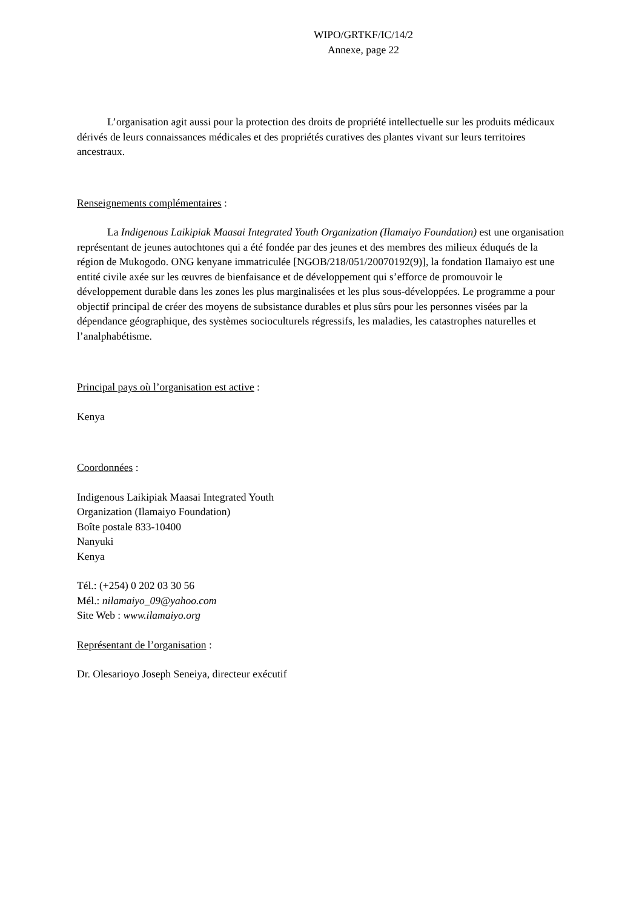WIPO/GRTKF/IC/14/2
Annexe, page 22
L’organisation agit aussi pour la protection des droits de propriété intellectuelle sur les produits médicaux dérivés de leurs connaissances médicales et des propriétés curatives des plantes vivant sur leurs territoires ancestraux.
Renseignements complémentaires :
La Indigenous Laikipiak Maasai Integrated Youth Organization (Ilamaiyo Foundation) est une organisation représentant de jeunes autochtones qui a été fondée par des jeunes et des membres des milieux éduqués de la région de Mukogodo. ONG kenyane immatriculée [NGOB/218/051/20070192(9)], la fondation Ilamaiyo est une entité civile axée sur les œuvres de bienfaisance et de développement qui s’efforce de promouvoir le développement durable dans les zones les plus marginalisées et les plus sous-développées. Le programme a pour objectif principal de créer des moyens de subsistance durables et plus sûrs pour les personnes visées par la dépendance géographique, des systèmes socioculturels régressifs, les maladies, les catastrophes naturelles et l’analphabétisme.
Principal pays où l’organisation est active :
Kenya
Coordonnées :
Indigenous Laikipiak Maasai Integrated Youth
Organization (Ilamaiyo Foundation)
Boîte postale 833-10400
Nanyuki
Kenya
Tél.: (+254) 0 202 03 30 56
Mél.: nilamaiyo_09@yahoo.com
Site Web : www.ilamaiyo.org
Représentant de l’organisation :
Dr. Olesarioyo Joseph Seneiya, directeur exécutif